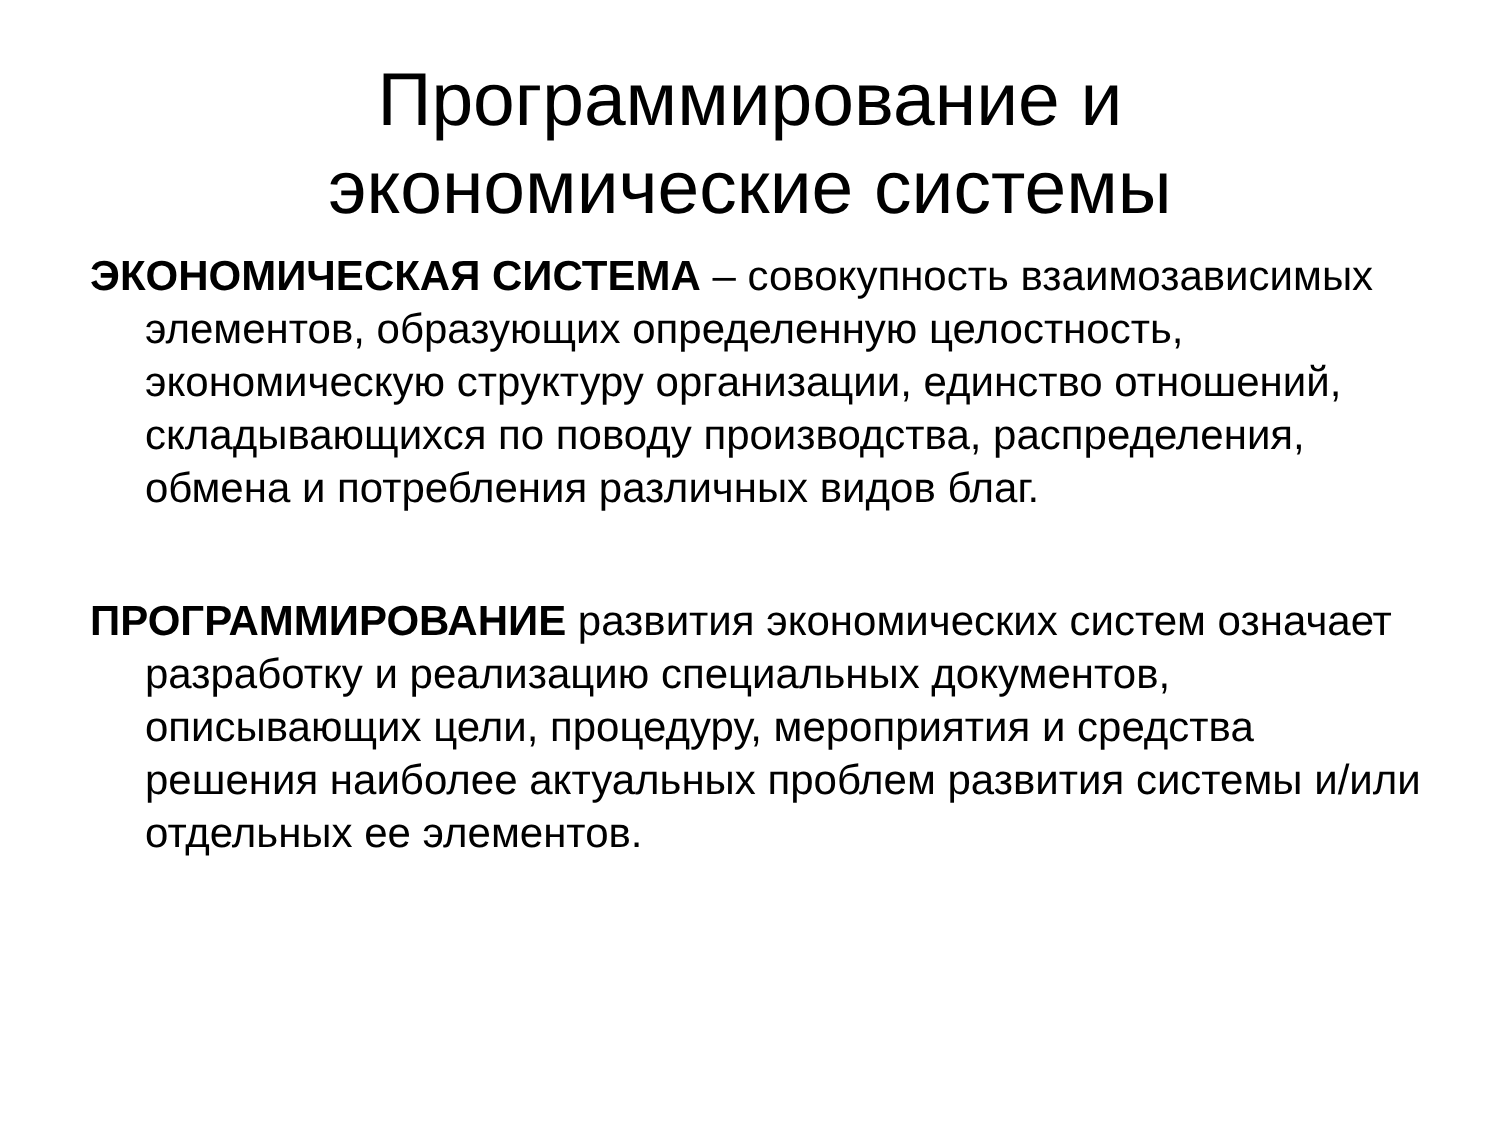Программирование и
экономические системы
ЭКОНОМИЧЕСКАЯ СИСТЕМА – совокупность взаимозависимых элементов, образующих определенную целостность, экономическую структуру организации, единство отношений, складывающихся по поводу производства, распределения, обмена и потребления различных видов благ.
ПРОГРАММИРОВАНИЕ развития экономических систем означает разработку и реализацию специальных документов, описывающих цели, процедуру, мероприятия и средства решения наиболее актуальных проблем развития системы и/или отдельных ее элементов.